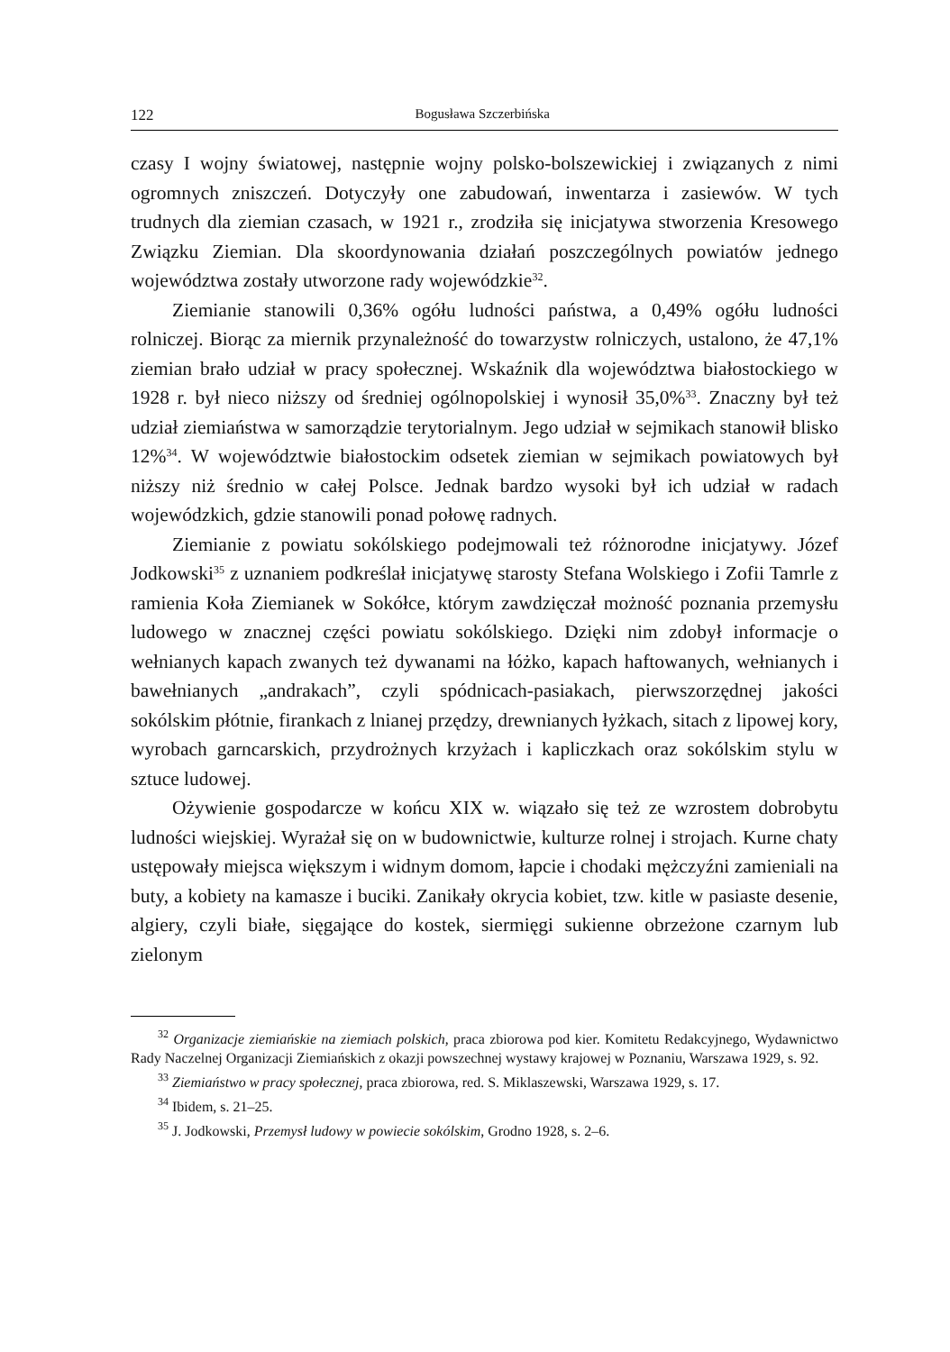122 Bogusława Szczerbińska
czasy I wojny światowej, następnie wojny polsko-bolszewickiej i związanych z nimi ogromnych zniszczeń. Dotyczyły one zabudowań, inwentarza i zasiewów. W tych trudnych dla ziemian czasach, w 1921 r., zrodziła się inicjatywa stworzenia Kresowego Związku Ziemian. Dla skoordynowania działań poszczególnych powiatów jednego województwa zostały utworzone rady wojewódzkie<sup>32</sup>.
Ziemianie stanowili 0,36% ogółu ludności państwa, a 0,49% ogółu ludności rolniczej. Biorąc za miernik przynależność do towarzystw rolniczych, ustalono, że 47,1% ziemian brało udział w pracy społecznej. Wskaźnik dla województwa białostockiego w 1928 r. był nieco niższy od średniej ogólnopolskiej i wynosił 35,0%<sup>33</sup>. Znaczny był też udział ziemiaństwa w samorządzie terytorialnym. Jego udział w sejmikach stanowił blisko 12%<sup>34</sup>. W województwie białostockim odsetek ziemian w sejmikach powiatowych był niższy niż średnio w całej Polsce. Jednak bardzo wysoki był ich udział w radach wojewódzkich, gdzie stanowili ponad połowę radnych.
Ziemianie z powiatu sokólskiego podejmowali też różnorodne inicjatywy. Józef Jodkowski<sup>35</sup> z uznaniem podkreślał inicjatywę starosty Stefana Wolskiego i Zofii Tamrle z ramienia Koła Ziemianek w Sokółce, którym zawdzięczał możność poznania przemysłu ludowego w znacznej części powiatu sokólskiego. Dzięki nim zdobył informacje o wełnianych kapach zwanych też dywanami na łóżko, kapach haftowanych, wełnianych i bawełnianych „andrakach”, czyli spódnicach-pasiakach, pierwszorzędnej jakości sokólskim płótnie, firankach z lnianej przędzy, drewnianych łyżkach, sitach z lipowej kory, wyrobach garncarskich, przydrożnych krzyżach i kapliczkach oraz sokólskim stylu w sztuce ludowej.
Ożywienie gospodarcze w końcu XIX w. wiązało się też ze wzrostem dobrobytu ludności wiejskiej. Wyrażał się on w budownictwie, kulturze rolnej i strojach. Kurne chaty ustępowały miejsca większym i widnym domom, łapcie i chodaki mężczyźni zamieniali na buty, a kobiety na kamasze i buciki. Zanikały okrycia kobiet, tzw. kitle w pasiaste desenie, algiery, czyli białe, sięgające do kostek, siermięgi sukienne obrzeżone czarnym lub zielonym
<sup>32</sup> Organizacje ziemiańskie na ziemiach polskich, praca zbiorowa pod kier. Komitetu Redakcyjnego, Wydawnictwo Rady Naczelnej Organizacji Ziemiańskich z okazji powszechnej wystawy krajowej w Poznaniu, Warszawa 1929, s. 92.
<sup>33</sup> Ziemiaństwo w pracy społecznej, praca zbiorowa, red. S. Miklaszewski, Warszawa 1929, s. 17.
<sup>34</sup> Ibidem, s. 21–25.
<sup>35</sup> J. Jodkowski, Przemysł ludowy w powiecie sokólskim, Grodno 1928, s. 2–6.